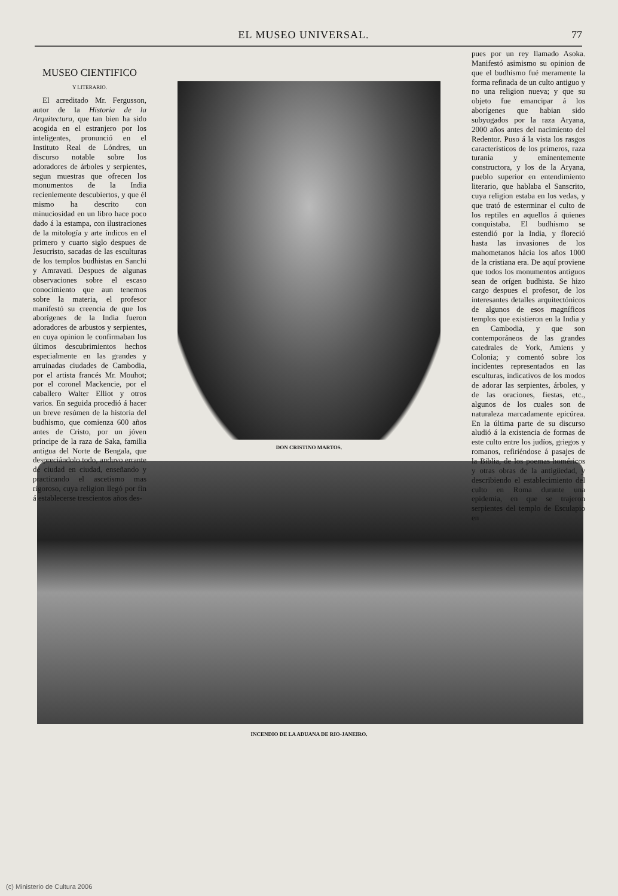EL MUSEO UNIVERSAL. 77
MUSEO CIENTIFICO
Y LITERARIO.
El acreditado Mr. Fergusson, autor de la Historia de la Arquitectura, que tan bien ha sido acogida en el estranjero por los inteligentes, pronunció en el Instituto Real de Lóndres, un discurso notable sobre los adoradores de árboles y serpientes, segun muestras que ofrecen los monumentos de la India recienlemente descubiertos, y que él mismo ha descrito con minuciosidad en un libro hace poco dado á la estampa, con ilustraciones de la mitología y arte índicos en el primero y cuarto siglo despues de Jesucristo, sacadas de las esculturas de los templos budhistas en Sanchi y Amravati. Despues de algunas observaciones sobre el escaso conocimiento que aun tenemos sobre la materia, el profesor manifestó su creencia de que los aborígenes de la India fueron adoradores de arbustos y serpientes, en cuya opinion le confirmaban los últimos descubrimientos hechos especialmente en las grandes y arruinadas ciudades de Cambodia, por el artista francés Mr. Mouhot; por el coronel Mackencie, por el caballero Walter Elliot y otros varios. En seguida procedió á hacer un breve resúmen de la historia del budhismo, que comienza 600 años antes de Cristo, por un jóven príncipe de la raza de Saka, familia antigua del Norte de Bengala, que despreciándolo todo, anduvo errante de ciudad en ciudad, enseñando y practicando el ascetismo mas rigoroso, cuya religion llegó por fin á establecerse trescientos años des-
DON CRISTINO MARTOS.
pues por un rey llamado Asoka. Manifestó asimismo su opinion de que el budhismo fué meramente la forma refinada de un culto antiguo y no una religion nueva; y que su objeto fue emancipar á los aborígenes que habian sido subyugados por la raza Aryana, 2000 años antes del nacimiento del Redentor. Puso á la vista los rasgos característicos de los primeros, raza turania y eminentemente constructora, y los de la Aryana, pueblo superior en entendimiento literario, que hablaba el Sanscrito, cuya religion estaba en los vedas, y que trató de esterminar el culto de los reptiles en aquellos á quienes conquistaba. El budhismo se estendió por la India, y floreció hasta las invasiones de los mahometanos hácia los años 1000 de la cristiana era. De aquí proviene que todos los monumentos antiguos sean de orígen budhista. Se hizo cargo despues el profesor, de los interesantes detalles arquitectónicos de algunos de esos magníficos templos que existieron en la India y en Cambodia, y que son contemporáneos de las grandes catedrales de York, Amiens y Colonia; y comentó sobre los incidentes representados en las esculturas, indicativos de los modos de adorar las serpientes, árboles, y de las oraciones, fiestas, etc., algunos de los cuales son de naturaleza marcadamente epicúrea. En la última parte de su discurso aludió á la existencia de formas de este culto entre los judíos, griegos y romanos, refiriéndose á pasajes de la Biblia, de los poemas homéricos y otras obras de la antigüedad, y describiendo el establecimiento del culto en Roma durante una epidemia, en que se trajeron serpientes del templo de Esculapio en
INCENDIO DE LA ADUANA DE RIO-JANEIRO.
(c) Ministerio de Cultura 2006